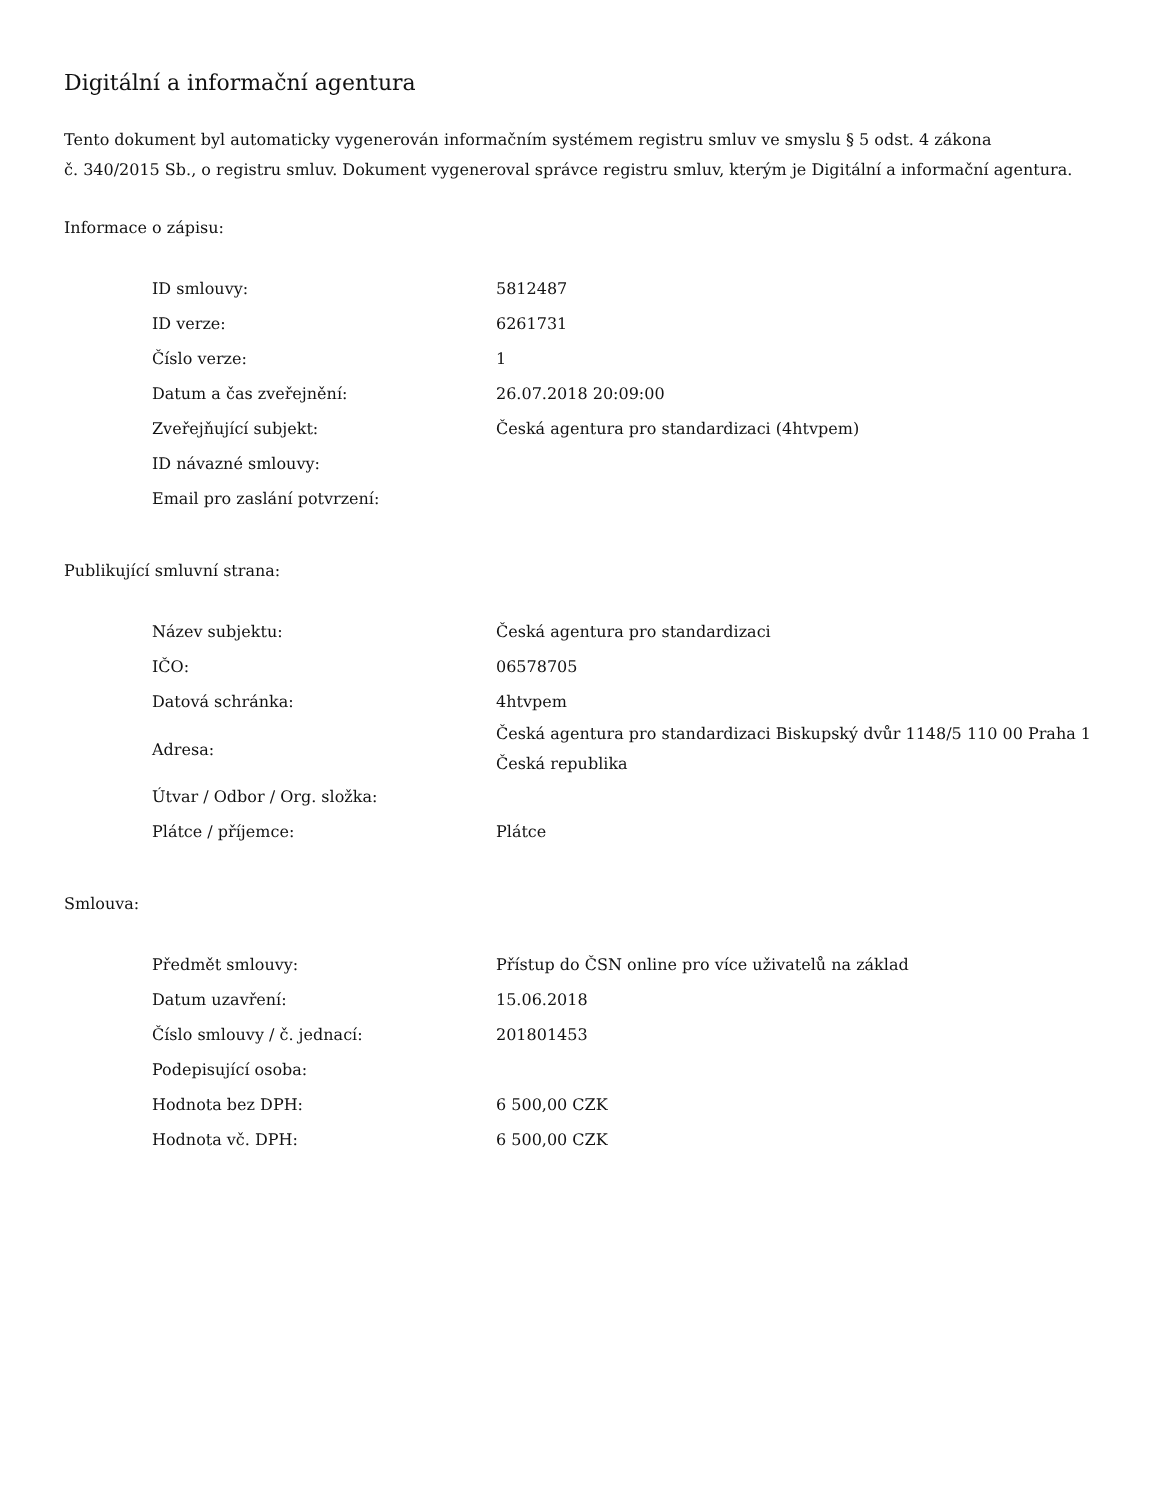Digitální a informační agentura
Tento dokument byl automaticky vygenerován informačním systémem registru smluv ve smyslu § 5 odst. 4 zákona
č. 340/2015 Sb., o registru smluv. Dokument vygeneroval správce registru smluv, kterým je Digitální a informační agentura.
Informace o zápisu:
| ID smlouvy: | 5812487 |
| ID verze: | 6261731 |
| Číslo verze: | 1 |
| Datum a čas zveřejnění: | 26.07.2018 20:09:00 |
| Zveřejňující subjekt: | Česká agentura pro standardizaci (4htvpem) |
| ID návazné smlouvy: | |
| Email pro zaslání potvrzení: | |
Publikující smluvní strana:
| Název subjektu: | Česká agentura pro standardizaci |
| IČO: | 06578705 |
| Datová schránka: | 4htvpem |
| Adresa: | Česká agentura pro standardizaci Biskupský dvůr 1148/5 110 00 Praha 1 Česká republika |
| Útvar / Odbor / Org. složka: | |
| Plátce / příjemce: | Plátce |
Smlouva:
| Předmět smlouvy: | Přístup do ČSN online pro více uživatelů na základ |
| Datum uzavření: | 15.06.2018 |
| Číslo smlouvy / č. jednací: | 201801453 |
| Podepisující osoba: | |
| Hodnota bez DPH: | 6 500,00 CZK |
| Hodnota vč. DPH: | 6 500,00 CZK |